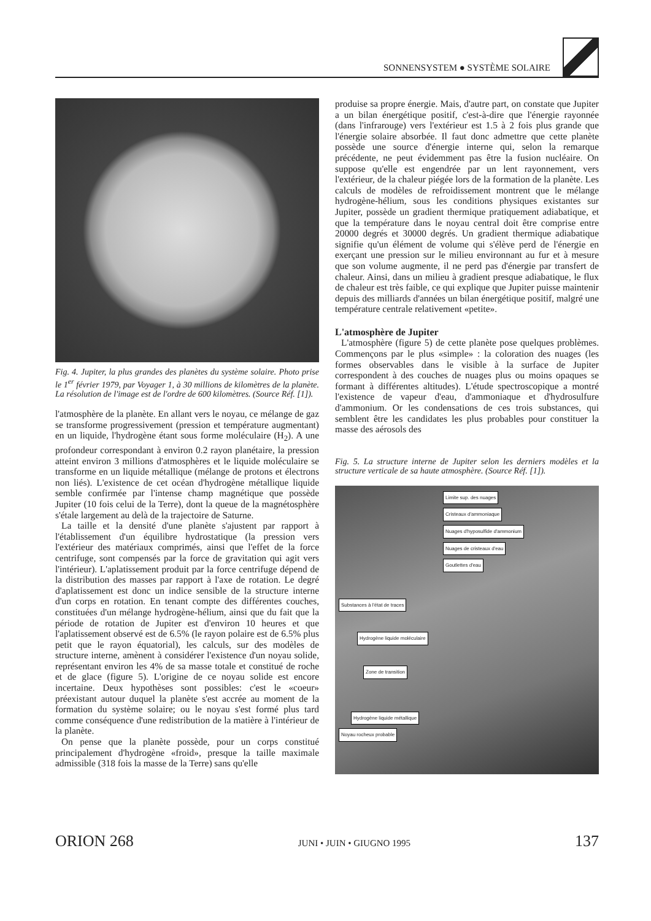SONNENSYSTEM ● SYSTÈME SOLAIRE
Fig. 4. Jupiter, la plus grandes des planètes du système solaire. Photo prise le 1<sup>er</sup> février 1979, par Voyager 1, à 30 millions de kilomètres de la planète. La résolution de l'image est de l'ordre de 600 kilomètres. (Source Réf. [1]).
l'atmosphère de la planète. En allant vers le noyau, ce mélange de gaz se transforme progressivement (pression et température augmentant) en un liquide, l'hydrogène étant sous forme moléculaire (H<sub>2</sub>). A une profondeur correspondant à environ 0.2 rayon planétaire, la pression atteint environ 3 millions d'atmosphères et le liquide moléculaire se transforme en un liquide métallique (mélange de protons et électrons non liés). L'existence de cet océan d'hydrogène métallique liquide semble confirmée par l'intense champ magnétique que possède Jupiter (10 fois celui de la Terre), dont la queue de la magnétosphère s'étale largement au delà de la trajectoire de Saturne.
La taille et la densité d'une planète s'ajustent par rapport à l'établissement d'un équilibre hydrostatique (la pression vers l'extérieur des matériaux comprimés, ainsi que l'effet de la force centrifuge, sont compensés par la force de gravitation qui agit vers l'intérieur). L'aplatissement produit par la force centrifuge dépend de la distribution des masses par rapport à l'axe de rotation. Le degré d'aplatissement est donc un indice sensible de la structure interne d'un corps en rotation. En tenant compte des différentes couches, constituées d'un mélange hydrogène-hélium, ainsi que du fait que la période de rotation de Jupiter est d'environ 10 heures et que l'aplatissement observé est de 6.5% (le rayon polaire est de 6.5% plus petit que le rayon équatorial), les calculs, sur des modèles de structure interne, amènent à considérer l'existence d'un noyau solide, représentant environ les 4% de sa masse totale et constitué de roche et de glace (figure 5). L'origine de ce noyau solide est encore incertaine. Deux hypothèses sont possibles: c'est le «coeur» préexistant autour duquel la planète s'est accrée au moment de la formation du système solaire; ou le noyau s'est formé plus tard comme conséquence d'une redistribution de la matière à l'intérieur de la planète.
On pense que la planète possède, pour un corps constitué principalement d'hydrogène «froid», presque la taille maximale admissible (318 fois la masse de la Terre) sans qu'elle
produise sa propre énergie. Mais, d'autre part, on constate que Jupiter a un bilan énergétique positif, c'est-à-dire que l'énergie rayonnée (dans l'infrarouge) vers l'extérieur est 1.5 à 2 fois plus grande que l'énergie solaire absorbée. Il faut donc admettre que cette planète possède une source d'énergie interne qui, selon la remarque précédente, ne peut évidemment pas être la fusion nucléaire. On suppose qu'elle est engendrée par un lent rayonnement, vers l'extérieur, de la chaleur piégée lors de la formation de la planète. Les calculs de modèles de refroidissement montrent que le mélange hydrogène-hélium, sous les conditions physiques existantes sur Jupiter, possède un gradient thermique pratiquement adiabatique, et que la température dans le noyau central doit être comprise entre 20000 degrés et 30000 degrés. Un gradient thermique adiabatique signifie qu'un élément de volume qui s'élève perd de l'énergie en exerçant une pression sur le milieu environnant au fur et à mesure que son volume augmente, il ne perd pas d'énergie par transfert de chaleur. Ainsi, dans un milieu à gradient presque adiabatique, le flux de chaleur est très faible, ce qui explique que Jupiter puisse maintenir depuis des milliards d'années un bilan énergétique positif, malgré une température centrale relativement «petite».
L'atmosphère de Jupiter
L'atmosphère (figure 5) de cette planète pose quelques problèmes. Commençons par le plus «simple» : la coloration des nuages (les formes observables dans le visible à la surface de Jupiter correspondent à des couches de nuages plus ou moins opaques se formant à différentes altitudes). L'étude spectroscopique a montré l'existence de vapeur d'eau, d'ammoniaque et d'hydrosulfure d'ammonium. Or les condensations de ces trois substances, qui semblent être les candidates les plus probables pour constituer la masse des aérosols des
Fig. 5. La structure interne de Jupiter selon les derniers modèles et la structure verticale de sa haute atmosphère. (Source Réf. [1]).
Limite sup. des nuages
Cristeaux d'ammoniaque
Nuages d'hyposulfide d'ammonium
Nuages de cristeaux d'eau
Goutlettes d'eau
Substances à l'état de traces
Hydrogène liquide moléculaire
Zone de transition
Hydrogène liquide métallique
Noyau rocheux probable
ORION 268 JUNI • JUIN • GIUGNO 1995 137